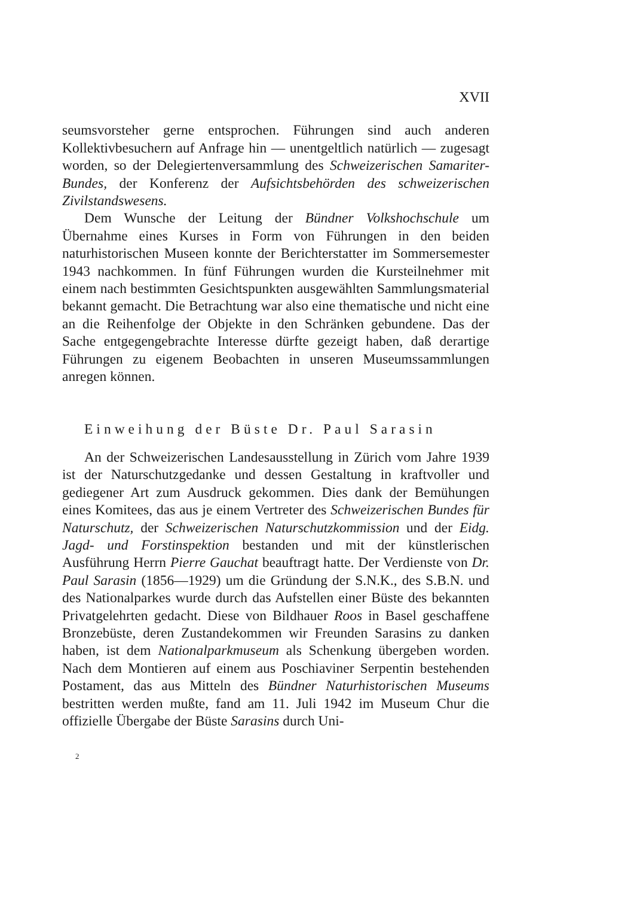XVII
seumsvorsteher gerne entsprochen. Führungen sind auch anderen Kollektivbesuchern auf Anfrage hin — unentgeltlich natürlich — zugesagt worden, so der Delegiertenversammlung des Schweizerischen Samariter-Bundes, der Konferenz der Aufsichtsbehörden des schweizerischen Zivilstandswesens.
Dem Wunsche der Leitung der Bündner Volkshochschule um Übernahme eines Kurses in Form von Führungen in den beiden naturhistorischen Museen konnte der Berichterstatter im Sommersemester 1943 nachkommen. In fünf Führungen wurden die Kursteilnehmer mit einem nach bestimmten Gesichtspunkten ausgewählten Sammlungsmaterial bekannt gemacht. Die Betrachtung war also eine thematische und nicht eine an die Reihenfolge der Objekte in den Schränken gebundene. Das der Sache entgegengebrachte Interesse dürfte gezeigt haben, daß derartige Führungen zu eigenem Beobachten in unseren Museumssammlungen anregen können.
Einweihung der Büste Dr. Paul Sarasin
An der Schweizerischen Landesausstellung in Zürich vom Jahre 1939 ist der Naturschutzgedanke und dessen Gestaltung in kraftvoller und gediegener Art zum Ausdruck gekommen. Dies dank der Bemühungen eines Komitees, das aus je einem Vertreter des Schweizerischen Bundes für Naturschutz, der Schweizerischen Naturschutzkommission und der Eidg. Jagd- und Forstinspektion bestanden und mit der künstlerischen Ausführung Herrn Pierre Gauchat beauftragt hatte. Der Verdienste von Dr. Paul Sarasin (1856—1929) um die Gründung der S.N.K., des S.B.N. und des Nationalparkes wurde durch das Aufstellen einer Büste des bekannten Privatgelehrten gedacht. Diese von Bildhauer Roos in Basel geschaffene Bronzebüste, deren Zustandekommen wir Freunden Sarasins zu danken haben, ist dem Nationalparkmuseum als Schenkung übergeben worden. Nach dem Montieren auf einem aus Poschiaviner Serpentin bestehenden Postament, das aus Mitteln des Bündner Naturhistorischen Museums bestritten werden mußte, fand am 11. Juli 1942 im Museum Chur die offizielle Übergabe der Büste Sarasins durch Uni-
2